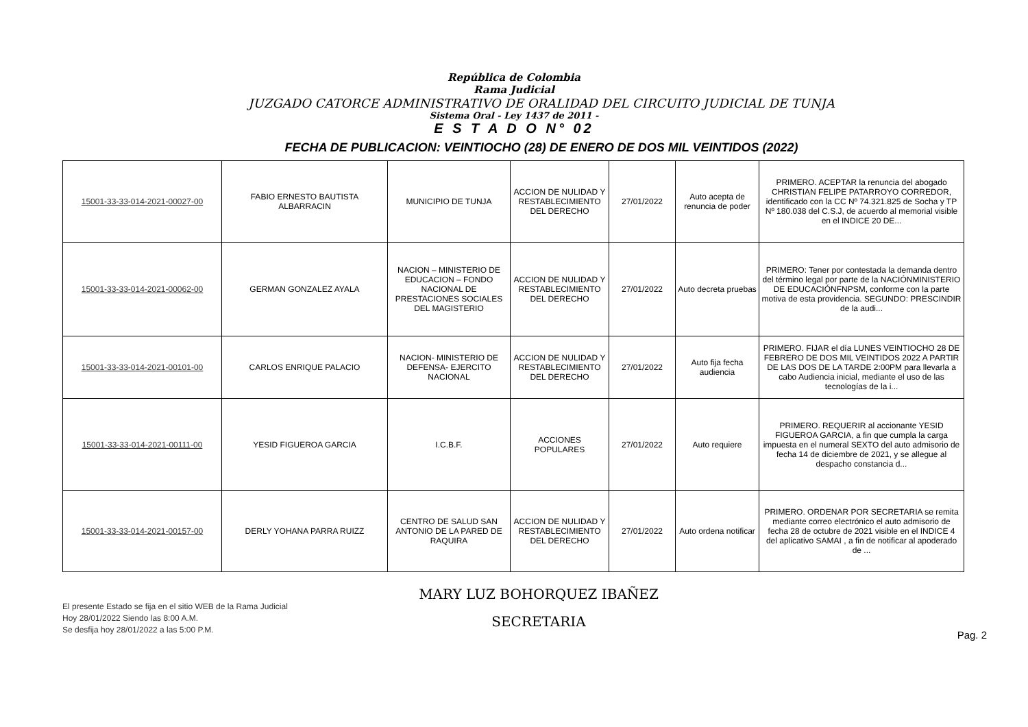República de Colombia
Rama Judicial
JUZGADO CATORCE ADMINISTRATIVO DE ORALIDAD DEL CIRCUITO JUDICIAL DE TUNJA
Sistema Oral - Ley 1437 de 2011 -
E S T A D O N° 02
FECHA DE PUBLICACION: VEINTIOCHO (28) DE ENERO DE DOS MIL VEINTIDOS (2022)
| 15001-33-33-014-2021-00027-00 | FABIO ERNESTO BAUTISTA ALBARRACIN | MUNICIPIO DE TUNJA | ACCION DE NULIDAD Y RESTABLECIMIENTO DEL DERECHO | 27/01/2022 | Auto acepta de renuncia de poder | PRIMERO. ACEPTAR la renuncia del abogado CHRISTIAN FELIPE PATARROYO CORREDOR, identificado con la CC Nº 74.321.825 de Socha y TP Nº 180.038 del C.S.J, de acuerdo al memorial visible en el INDICE 20 DE... |
| 15001-33-33-014-2021-00062-00 | GERMAN GONZALEZ AYALA | NACION – MINISTERIO DE EDUCACION – FONDO NACIONAL DE PRESTACIONES SOCIALES DEL MAGISTERIO | ACCION DE NULIDAD Y RESTABLECIMIENTO DEL DERECHO | 27/01/2022 | Auto decreta pruebas | PRIMERO: Tener por contestada la demanda dentro del término legal por parte de la NACIÓNMINISTERIO DE EDUCACIÓNFNPSM, conforme con la parte motiva de esta providencia. SEGUNDO: PRESCINDIR de la audi... |
| 15001-33-33-014-2021-00101-00 | CARLOS ENRIQUE PALACIO | NACION- MINISTERIO DE DEFENSA- EJERCITO NACIONAL | ACCION DE NULIDAD Y RESTABLECIMIENTO DEL DERECHO | 27/01/2022 | Auto fija fecha audiencia | PRIMERO. FIJAR el día LUNES VEINTIOCHO 28 DE FEBRERO DE DOS MIL VEINTIDOS 2022 A PARTIR DE LAS DOS DE LA TARDE 2:00PM para llevarla a cabo Audiencia inicial, mediante el uso de las tecnologías de la i... |
| 15001-33-33-014-2021-00111-00 | YESID FIGUEROA GARCIA | I.C.B.F. | ACCIONES POPULARES | 27/01/2022 | Auto requiere | PRIMERO. REQUERIR al accionante YESID FIGUEROA GARCIA, a fin que cumpla la carga impuesta en el numeral SEXTO del auto admisorio de fecha 14 de diciembre de 2021, y se allegue al despacho constancia d... |
| 15001-33-33-014-2021-00157-00 | DERLY YOHANA PARRA RUIZZ | CENTRO DE SALUD SAN ANTONIO DE LA PARED DE RAQUIRA | ACCION DE NULIDAD Y RESTABLECIMIENTO DEL DERECHO | 27/01/2022 | Auto ordena notificar | PRIMERO. ORDENAR POR SECRETARIA se remita mediante correo electrónico el auto admisorio de fecha 28 de octubre de 2021 visible en el INDICE 4 del aplicativo SAMAI , a fin de notificar al apoderado de ... |
El presente Estado se fija en el sitio WEB de la Rama Judicial
Hoy 28/01/2022 Siendo las 8:00 A.M.
Se desfija hoy 28/01/2022 a las 5:00 P.M.
MARY LUZ BOHORQUEZ IBAÑEZ
SECRETARIA
Pag. 2